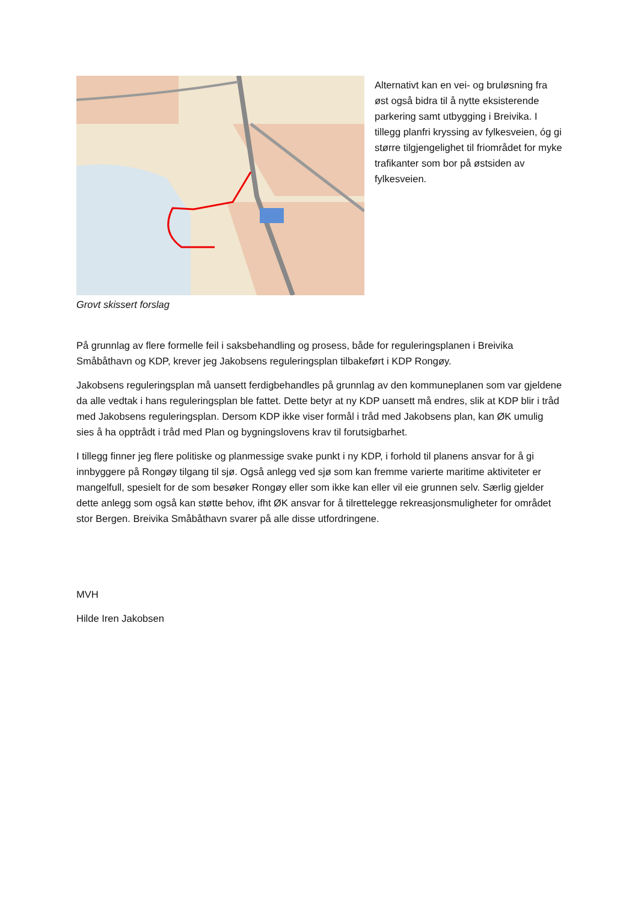Grovt skissert forslag Alternativt kan en vei- og bruløsning fra øst også bidra til å nytte eksisterende parkering samt utbygging i Breivika. I tillegg planfri kryssing av fylkesveien, óg gi større tilgjengelighet til friområdet for myke trafikanter som bor på østsiden av fylkesveien.
På grunnlag av flere formelle feil i saksbehandling og prosess, både for reguleringsplanen i Breivika Småbåthavn og KDP, krever jeg Jakobsens reguleringsplan tilbakeført i KDP Rongøy.
Jakobsens reguleringsplan må uansett ferdigbehandles på grunnlag av den kommuneplanen som var gjeldene da alle vedtak i hans reguleringsplan ble fattet. Dette betyr at ny KDP uansett må endres, slik at KDP blir i tråd med Jakobsens reguleringsplan. Dersom KDP ikke viser formål i tråd med Jakobsens plan, kan ØK umulig sies å ha opptrådt i tråd med Plan og bygningslovens krav til forutsigbarhet.
I tillegg finner jeg flere politiske og planmessige svake punkt i ny KDP, i forhold til planens ansvar for å gi innbyggere på Rongøy tilgang til sjø. Også anlegg ved sjø som kan fremme varierte maritime aktiviteter er mangelfull, spesielt for de som besøker Rongøy eller som ikke kan eller vil eie grunnen selv. Særlig gjelder dette anlegg som også kan støtte behov, ifht ØK ansvar for å tilrettelegge rekreasjonsmuligheter for området stor Bergen. Breivika Småbåthavn svarer på alle disse utfordringene.
MVH
Hilde Iren Jakobsen